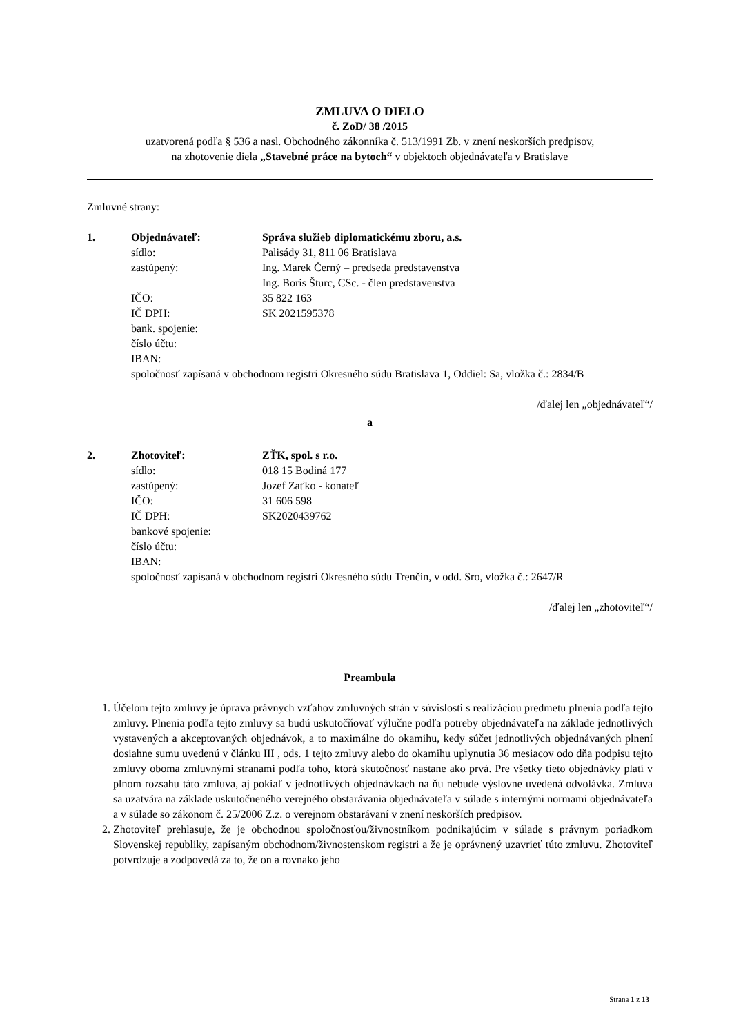ZMLUVA O DIELO
č. ZoD/ 38 /2015
uzatvorená podľa § 536 a nasl. Obchodného zákonníka č. 513/1991 Zb. v znení neskorších predpisov,
na zhotovenie diela „Stavebné práce na bytoch“ v objektoch objednávateľa v Bratislave
Zmluvné strany:
1.
Objednávateľ:
Správa služieb diplomatickému zboru, a.s.
sídlo:
Palisády 31, 811 06 Bratislava
zastúpený:
Ing. Marek Černý – predseda predstavenstva
Ing. Boris Šturc, CSc. - člen predstavenstva
IČO:
35 822 163
IČ DPH:
SK 2021595378
bank. spojenie:
číslo účtu:
IBAN:
spoločnosť zapísaná v obchodnom registri Okresného súdu Bratislava 1, Oddiel: Sa, vložka č.: 2834/B
/ďalej len „objednávateľ“/
a
2.
Zhotoviteľ:
ZŤK, spol. s r.o.
sídlo:
018 15 Bodiná 177
zastúpený:
Jozef Zaťko - konateľ
IČO:
31 606 598
IČ DPH:
SK2020439762
bankové spojenie:
číslo účtu:
IBAN:
spoločnosť zapísaná v obchodnom registri Okresného súdu Trenčín, v odd. Sro, vložka č.: 2647/R
/ďalej len „zhotoviteľ“/
Preambula
1. Účelom tejto zmluvy je úprava právnych vzťahov zmluvných strán v súvislosti s realizáciou predmetu plnenia podľa tejto zmluvy. Plnenia podľa tejto zmluvy sa budú uskutočňovať výlučne podľa potreby objednávateľa na základe jednotlivých vystavených a akceptovaných objednávok, a to maximálne do okamihu, kedy súčet jednotlivých objednávaných plnení dosiahne sumu uvedenú v článku III , ods. 1 tejto zmluvy alebo do okamihu uplynutia 36 mesiacov odo dňa podpisu tejto zmluvy oboma zmluvnými stranami podľa toho, ktorá skutočnosť nastane ako prvá. Pre všetky tieto objednávky platí v plnom rozsahu táto zmluva, aj pokiaľ v jednotlivých objednávkach na ňu nebude výslovne uvedená odvolávka. Zmluva sa uzatvára na základe uskutočneného verejného obstarávania objednávateľa v súlade s internými normami objednávateľa a v súlade so zákonom č. 25/2006 Z.z. o verejnom obstarávaní v znení neskorších predpisov.
2. Zhotoviteľ prehlasuje, že je obchodnou spoločnosťou/živnostníkom podnikajúcim v súlade s právnym poriadkom Slovenskej republiky, zapísaným obchodnom/živnostenskom registri a že je oprávnený uzavrieť túto zmluvu. Zhotoviteľ potvrdzuje a zodpovedá za to, že on a rovnako jeho
Strana 1 z 13